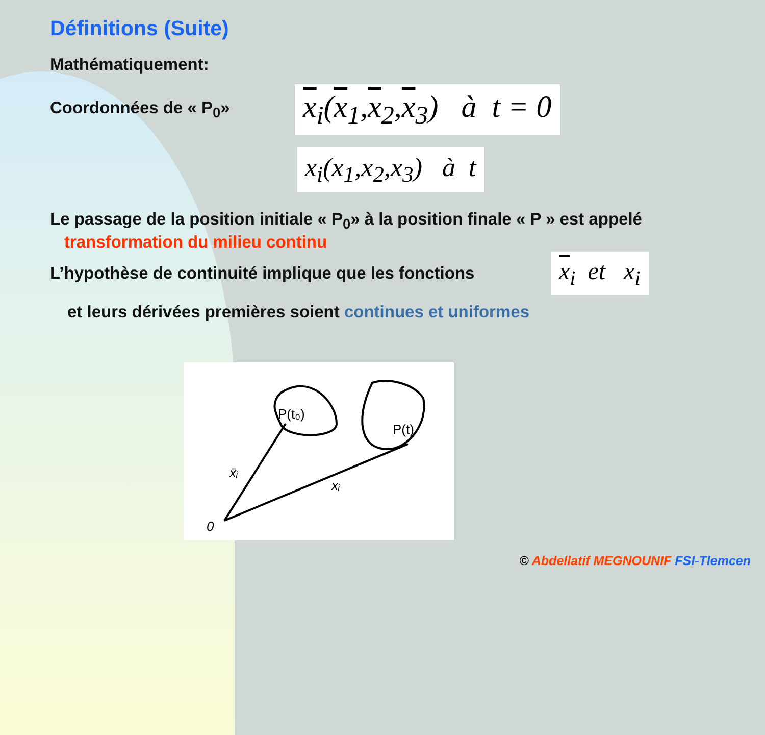Définitions (Suite)
Mathématiquement:
Coordonnées de « P<sub>0</sub>»
x<sub>i</sub>(x<sub>1</sub>,x<sub>2</sub>,x<sub>3</sub>) à t = 0
x<sub>i</sub>(x<sub>1</sub>,x<sub>2</sub>,x<sub>3</sub>) à t
Le passage de la position initiale « P<sub>0</sub>» à la position finale « P » est appelé
transformation du milieu continu
L’hypothèse de continuité implique que les fonctions
x<sub>i</sub> et x<sub>i</sub>
et leurs dérivées premières soient continues et uniformes
P(t₀)
P(t)
x̄ᵢ
xᵢ
0
© Abdellatif MEGNOUNIF FSI-Tlemcen